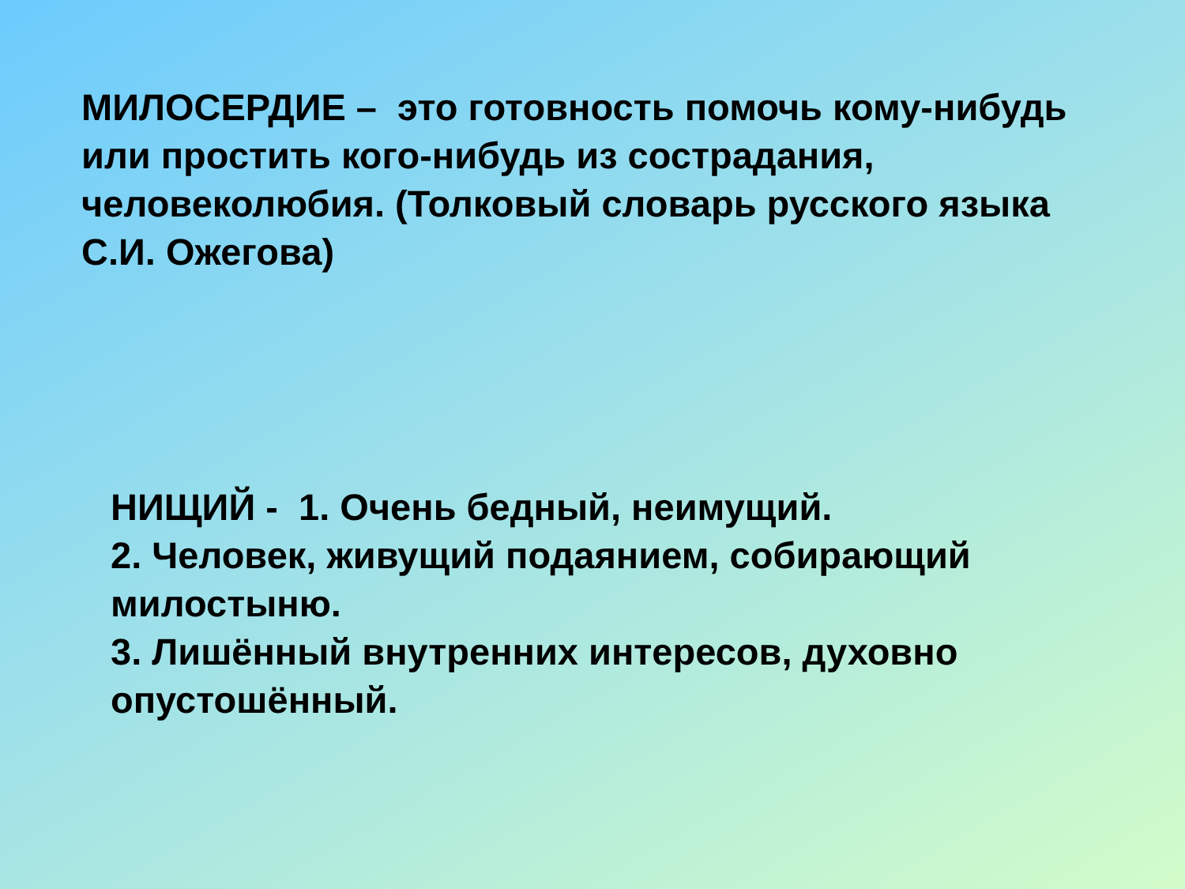МИЛОСЕРДИЕ – это готовность помочь кому-нибудь или простить кого-нибудь из сострадания, человеколюбия. (Толковый словарь русского языка С.И. Ожегова)
НИЩИЙ - 1. Очень бедный, неимущий.
2. Человек, живущий подаянием, собирающий милостыню.
3. Лишённый внутренних интересов, духовно опустошённый.